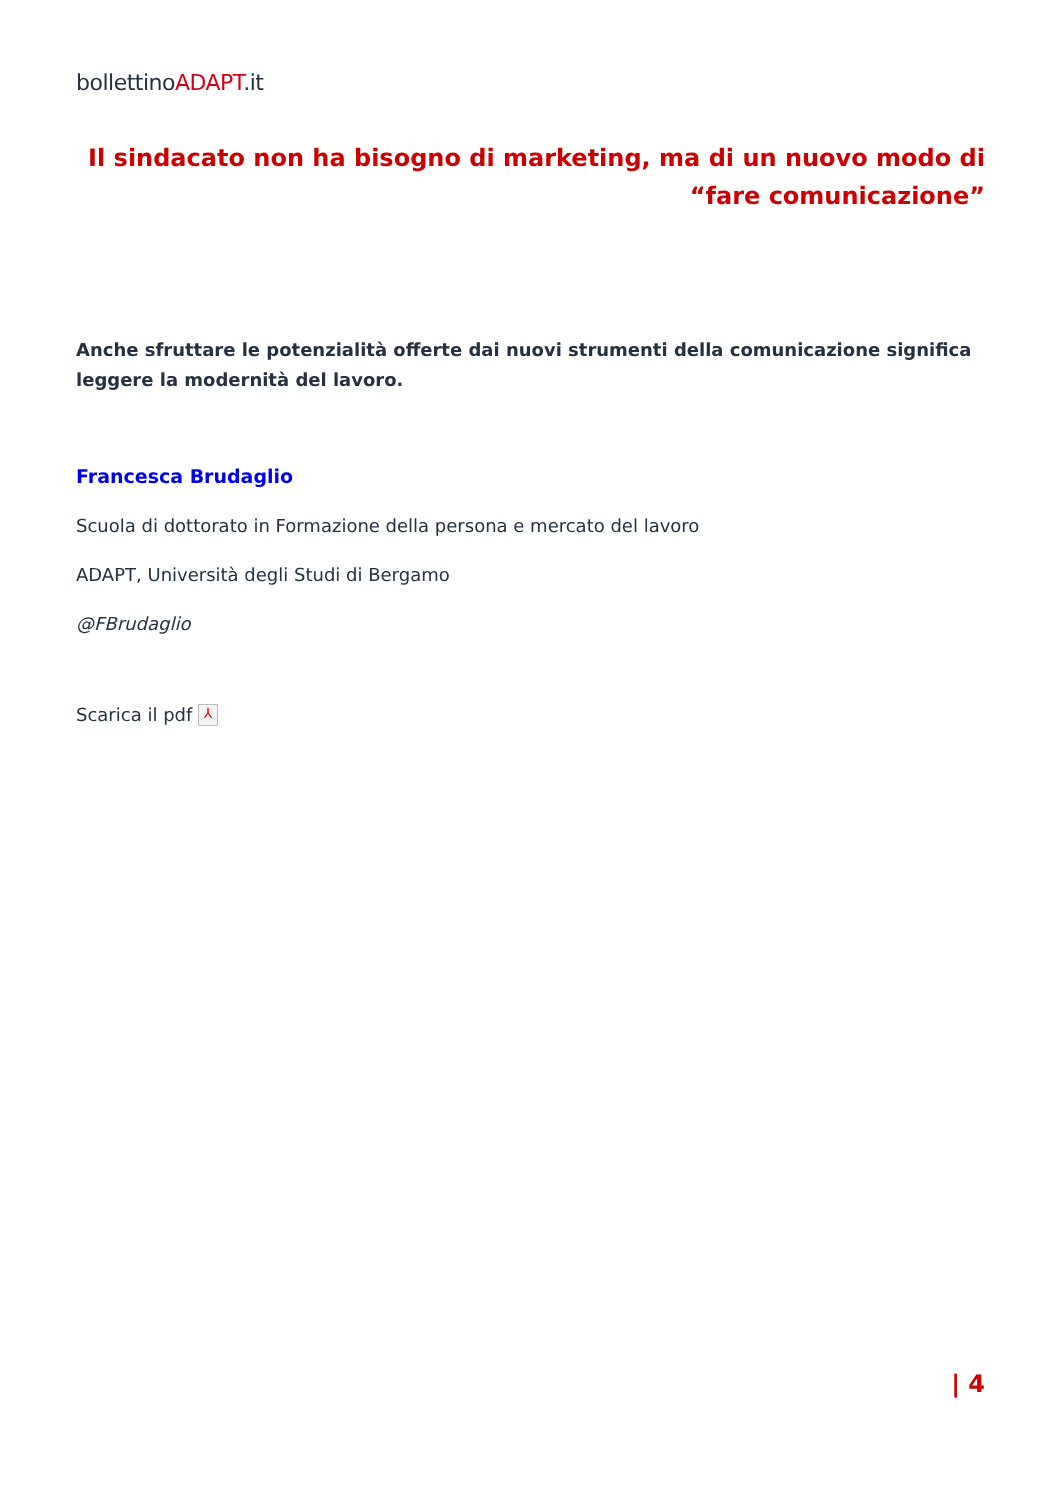bollettinoADAPT.it
Il sindacato non ha bisogno di marketing, ma di un nuovo modo di “fare comunicazione”
Anche sfruttare le potenzialità offerte dai nuovi strumenti della comunicazione significa leggere la modernità del lavoro.
Francesca Brudaglio
Scuola di dottorato in Formazione della persona e mercato del lavoro
ADAPT, Università degli Studi di Bergamo
@FBrudaglio
Scarica il pdf ⅄
| 4